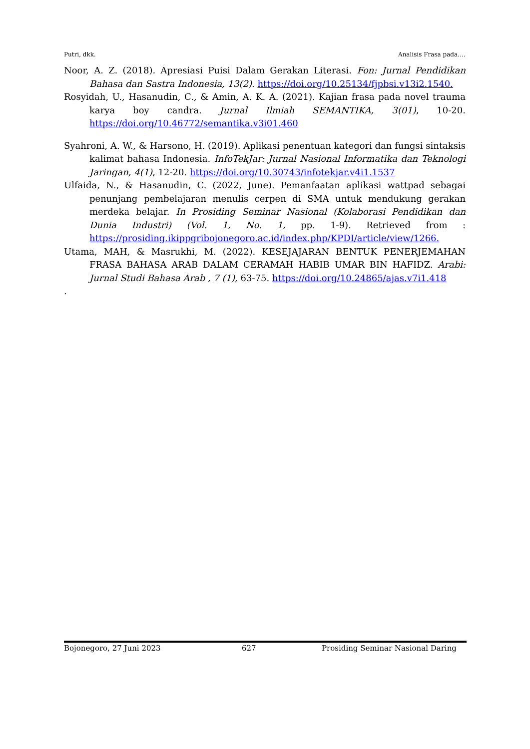Putri, dkk. Analisis Frasa pada….
Noor, A. Z. (2018). Apresiasi Puisi Dalam Gerakan Literasi. Fon: Jurnal Pendidikan Bahasa dan Sastra Indonesia, 13(2). https://doi.org/10.25134/fjpbsi.v13i2.1540.
Rosyidah, U., Hasanudin, C., & Amin, A. K. A. (2021). Kajian frasa pada novel trauma karya boy candra. Jurnal Ilmiah SEMANTIKA, 3(01), 10-20. https://doi.org/10.46772/semantika.v3i01.460
Syahroni, A. W., & Harsono, H. (2019). Aplikasi penentuan kategori dan fungsi sintaksis kalimat bahasa Indonesia. InfoTekJar: Jurnal Nasional Informatika dan Teknologi Jaringan, 4(1), 12-20. https://doi.org/10.30743/infotekjar.v4i1.1537
Ulfaida, N., & Hasanudin, C. (2022, June). Pemanfaatan aplikasi wattpad sebagai penunjang pembelajaran menulis cerpen di SMA untuk mendukung gerakan merdeka belajar. In Prosiding Seminar Nasional (Kolaborasi Pendidikan dan Dunia Industri) (Vol. 1, No. 1, pp. 1-9). Retrieved from : https://prosiding.ikippgribojonegoro.ac.id/index.php/KPDI/article/view/1266.
Utama, MAH, & Masrukhi, M. (2022). KESEJAJARAN BENTUK PENERJEMAHAN FRASA BAHASA ARAB DALAM CERAMAH HABIB UMAR BIN HAFIDZ. Arabi: Jurnal Studi Bahasa Arab , 7 (1), 63-75. https://doi.org/10.24865/ajas.v7i1.418
.
Bojonegoro, 27 Juni 2023 627 Prosiding Seminar Nasional Daring